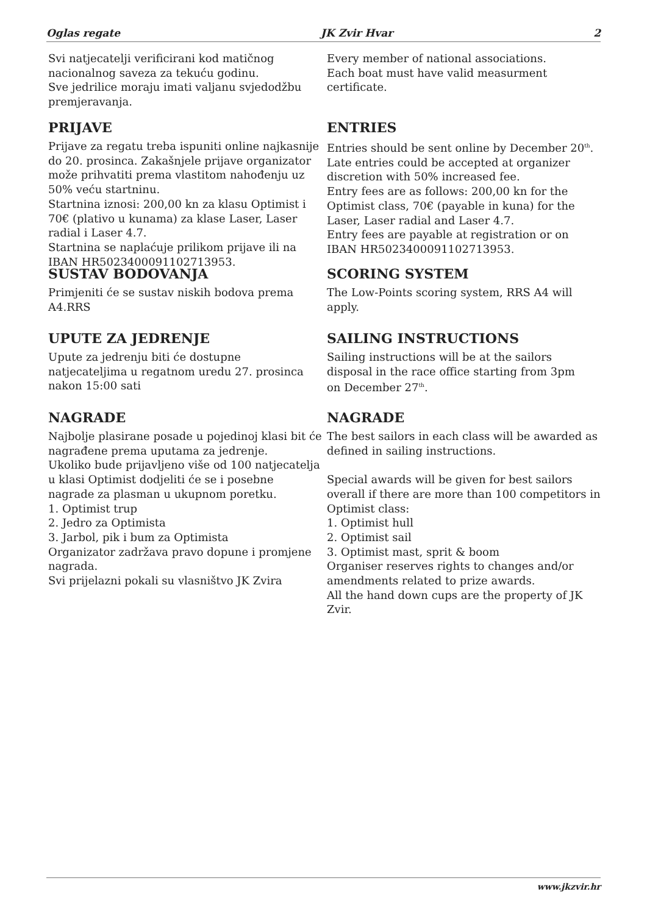Oglas regate JK Zvir Hvar 2
Svi natjecatelji verificirani kod matičnog nacionalnog saveza za tekuću godinu.
Sve jedrilice moraju imati valjanu svjedodžbu premjeravanja.
Every member of national associations.
Each boat must have valid measurment certificate.
PRIJAVE
Prijave za regatu treba ispuniti online najkasnije do 20. prosinca. Zakašnjele prijave organizator može prihvatiti prema vlastitom nahođenju uz 50% veću startninu.
Startnina iznosi: 200,00 kn za klasu Optimist i 70€ (plativo u kunama) za klase Laser, Laser radial i Laser 4.7.
Startnina se naplaćuje prilikom prijave ili na IBAN HR5023400091102713953.
ENTRIES
Entries should be sent online by December 20<sup>th</sup>. Late entries could be accepted at organizer discretion with 50% increased fee.
Entry fees are as follows: 200,00 kn for the Optimist class, 70€ (payable in kuna) for the Laser, Laser radial and Laser 4.7.
Entry fees are payable at registration or on IBAN HR5023400091102713953.
SUSTAV BODOVANJA
Primjeniti će se sustav niskih bodova prema A4.RRS
SCORING SYSTEM
The Low-Points scoring system, RRS A4 will apply.
UPUTE ZA JEDRENJE
Upute za jedrenju biti će dostupne natjecateljima u regatnom uredu 27. prosinca nakon 15:00 sati
SAILING INSTRUCTIONS
Sailing instructions will be at the sailors disposal in the race office starting from 3pm
on December 27<sup>th</sup>.
NAGRADE
Najbolje plasirane posade u pojedinoj klasi bit će nagrađene prema uputama za jedrenje.
Ukoliko bude prijavljeno više od 100 natjecatelja u klasi Optimist dodjeliti će se i posebne nagrade za plasman u ukupnom poretku.
1. Optimist trup
2. Jedro za Optimista
3. Jarbol, pik i bum za Optimista
Organizator zadržava pravo dopune i promjene nagrada.
Svi prijelazni pokali su vlasništvo JK Zvira
NAGRADE
The best sailors in each class will be awarded as defined in sailing instructions.
Special awards will be given for best sailors overall if there are more than 100 competitors in Optimist class:
1. Optimist hull
2. Optimist sail
3. Optimist mast, sprit & boom
Organiser reserves rights to changes and/or amendments related to prize awards.
All the hand down cups are the property of JK Zvir.
www.jkzvir.hr